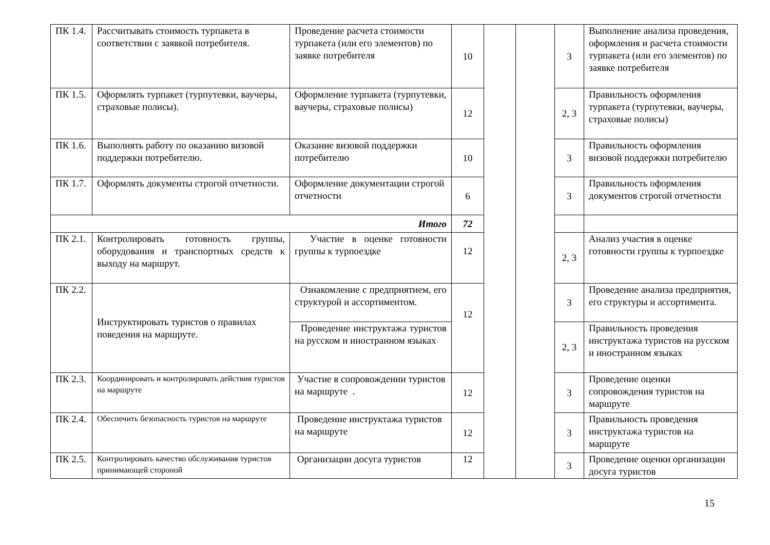| ПК 1.4. | Рассчитывать стоимость турпакета в соответствии с заявкой потребителя. | Проведение расчета стоимости турпакета (или его элементов) по заявке потребителя | 10 | | | 3 | Выполнение анализа проведения, оформления и расчета стоимости турпакета (или его элементов) по заявке потребителя |
| ПК 1.5. | Оформлять турпакет (турпутевки, ваучеры, страховые полисы). | Оформление турпакета (турпутевки, ваучеры, страховые полисы) | 12 | | | 2, 3 | Правильность оформления турпакета (турпутевки, ваучеры, страховые полисы) |
| ПК 1.6. | Выполнять работу по оказанию визовой поддержки потребителю. | Оказание визовой поддержки потребителю | 10 | | | 3 | Правильность оформления визовой поддержки потребителю |
| ПК 1.7. | Оформлять документы строгой отчетности. | Оформление документации строгой отчетности | 6 | | | 3 | Правильность оформления документов строгой отчетности |
| Итого | | | 72 | | | | |
| ПК 2.1. | Контролировать готовность группы, оборудования и транспортных средств к выходу на маршрут. | Участие в оценке готовности группы к турпоездке | 12 | | | 2, 3 | Анализ участия в оценке готовности группы к турпоездке |
| ПК 2.2. | Инструктировать туристов о правилах поведения на маршруте. | Ознакомление с предприятием, его структурой и ассортиментом. | 12 | | | 3 | Проведение анализа предприятия, его структуры и ассортимента. |
| | | Проведение инструктажа туристов на русском и иностранном языках | | | | 2, 3 | Правильность проведения инструктажа туристов на русском и иностранном языках |
| ПК 2.3. | Координировать и контролировать действия туристов на маршруте | Участие в сопровождении туристов на маршруте . | 12 | | | 3 | Проведение оценки сопровождения туристов на маршруте |
| ПК 2.4. | Обеспечить безопасность туристов на маршруте | Проведение инструктажа туристов на маршруте | 12 | | | 3 | Правильность проведения инструктажа туристов на маршруте |
| ПК 2.5. | Контролировать качество обслуживания туристов принимающей стороной | Организации досуга туристов | 12 | | | 3 | Проведение оценки организации досуга туристов |
15